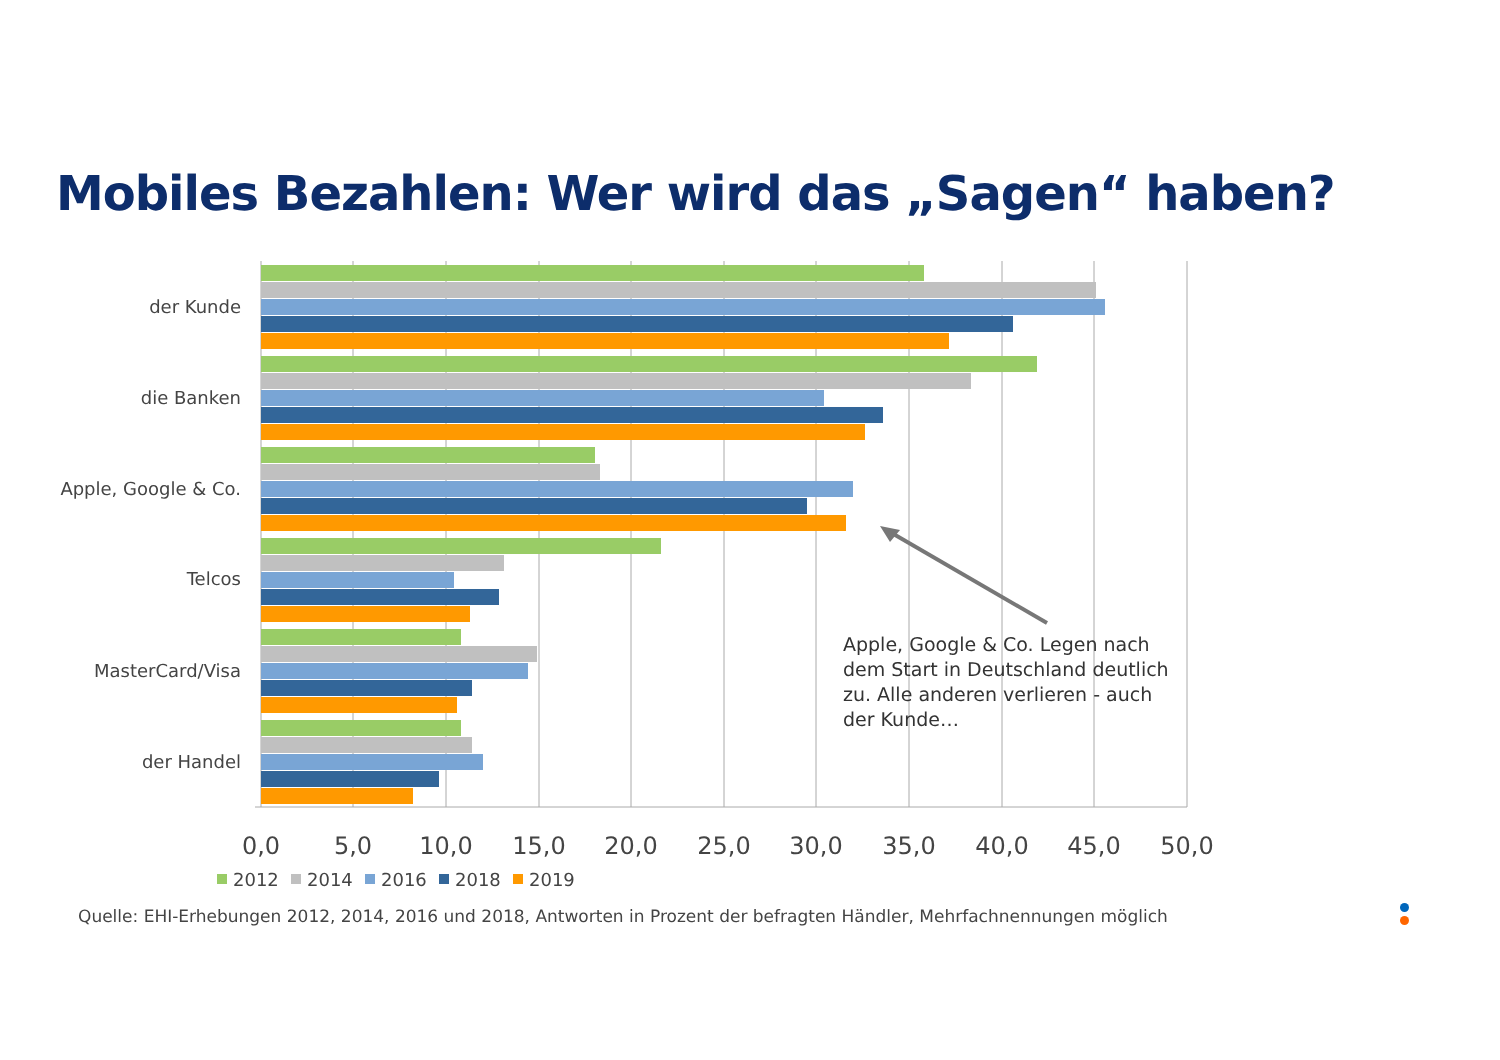Mobiles Bezahlen: Wer wird das „Sagen“ haben?
der Kunde
die Banken
Apple, Google & Co.
Telcos
MasterCard/Visa
der Handel
0,0
5,0
10,0
15,0
20,0
25,0
30,0
35,0
40,0
45,0
50,0
2012
2014
2016
2018
2019
Apple, Google & Co. Legen nach dem Start in Deutschland deutlich zu. Alle anderen verlieren - auch der Kunde…
Quelle: EHI-Erhebungen 2012, 2014, 2016 und 2018, Antworten in Prozent der befragten Händler, Mehrfachnennungen möglich